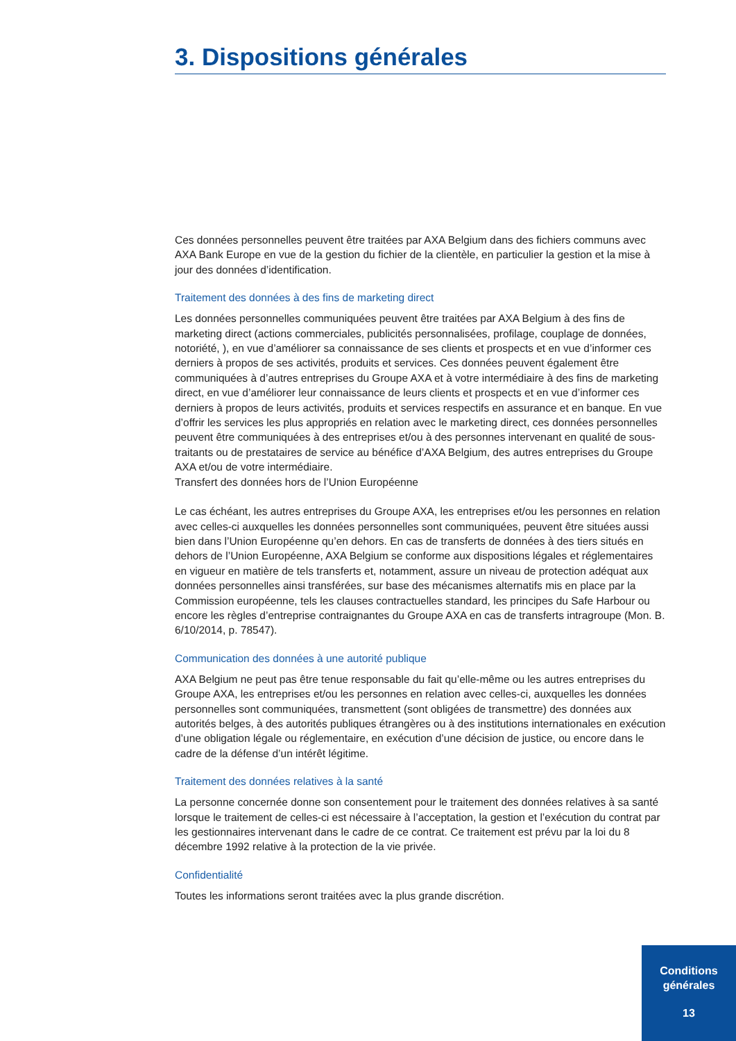3. Dispositions générales
Ces données personnelles peuvent être traitées par AXA Belgium dans des fichiers communs avec AXA Bank Europe en vue de la gestion du fichier de la clientèle, en particulier la gestion et la mise à jour des données d’identification.
Traitement des données à des fins de marketing direct
Les données personnelles communiquées peuvent être traitées par AXA Belgium à des fins de marketing direct (actions commerciales, publicités personnalisées, profilage, couplage de données, notoriété, ), en vue d’améliorer sa connaissance de ses clients et prospects et en vue d’informer ces derniers à propos de ses activités, produits et services. Ces données peuvent également être communiquées à d’autres entreprises du Groupe AXA et à votre intermédiaire à des fins de marketing direct, en vue d’améliorer leur connaissance de leurs clients et prospects et en vue d’informer ces derniers à propos de leurs activités, produits et services respectifs en assurance et en banque. En vue d’offrir les services les plus appropriés en relation avec le marketing direct, ces données personnelles peuvent être communiquées à des entreprises et/ou à des personnes intervenant en qualité de sous-traitants ou de prestataires de service au bénéfice d’AXA Belgium, des autres entreprises du Groupe AXA et/ou de votre intermédiaire.
Transfert des données hors de l’Union Européenne
Le cas échéant, les autres entreprises du Groupe AXA, les entreprises et/ou les personnes en relation avec celles-ci auxquelles les données personnelles sont communiquées, peuvent être situées aussi bien dans l’Union Européenne qu’en dehors. En cas de transferts de données à des tiers situés en dehors de l’Union Européenne, AXA Belgium se conforme aux dispositions légales et réglementaires en vigueur en matière de tels transferts et, notamment, assure un niveau de protection adéquat aux données personnelles ainsi transférées, sur base des mécanismes alternatifs mis en place par la Commission européenne, tels les clauses contractuelles standard, les principes du Safe Harbour ou encore les règles d’entreprise contraignantes du Groupe AXA en cas de transferts intragroupe (Mon. B. 6/10/2014, p. 78547).
Communication des données à une autorité publique
AXA Belgium ne peut pas être tenue responsable du fait qu’elle-même ou les autres entreprises du Groupe AXA, les entreprises et/ou les personnes en relation avec celles-ci, auxquelles les données personnelles sont communiquées, transmettent (sont obligées de transmettre) des données aux autorités belges, à des autorités publiques étrangères ou à des institutions internationales en exécution d’une obligation légale ou réglementaire, en exécution d’une décision de justice, ou encore dans le cadre de la défense d’un intérêt légitime.
Traitement des données relatives à la santé
La personne concernée donne son consentement pour le traitement des données relatives à sa santé lorsque le traitement de celles-ci est nécessaire à l’acceptation, la gestion et l’exécution du contrat par les gestionnaires intervenant dans le cadre de ce contrat. Ce traitement est prévu par la loi du 8 décembre 1992 relative à la protection de la vie privée.
Confidentialité
Toutes les informations seront traitées avec la plus grande discrétion.
Conditions
générales
13